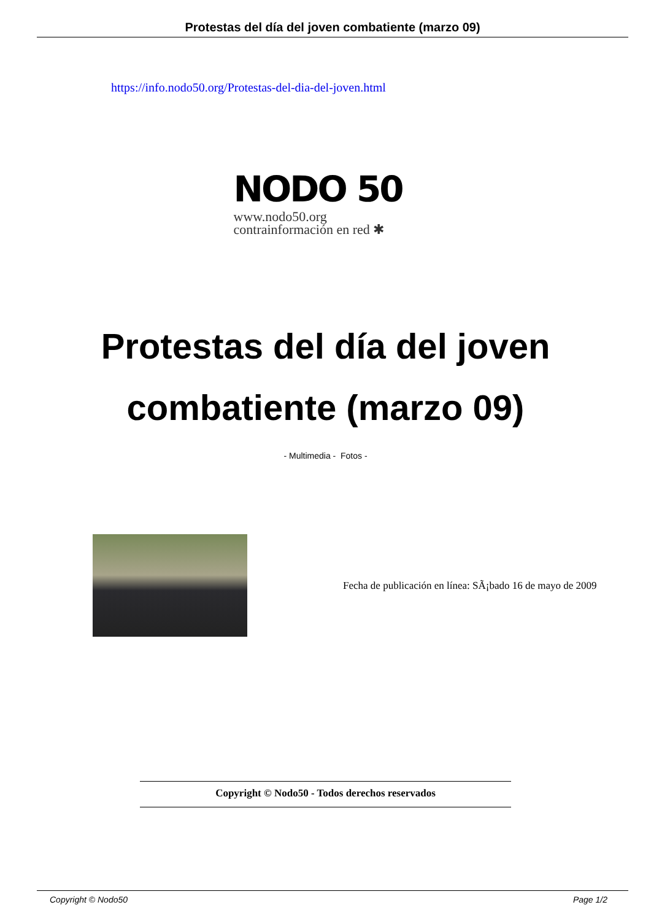Protestas del día del joven combatiente (marzo 09)
https://info.nodo50.org/Protestas-del-dia-del-joven.html
NODO 50
www.nodo50.org
contrainformación en red ✱
Protestas del día del joven
combatiente (marzo 09)
- Multimedia - Fotos -
Fecha de publicación en línea: SÃ¡bado 16 de mayo de 2009
Copyright © Nodo50 - Todos derechos reservados
Copyright © Nodo50 Page 1/2